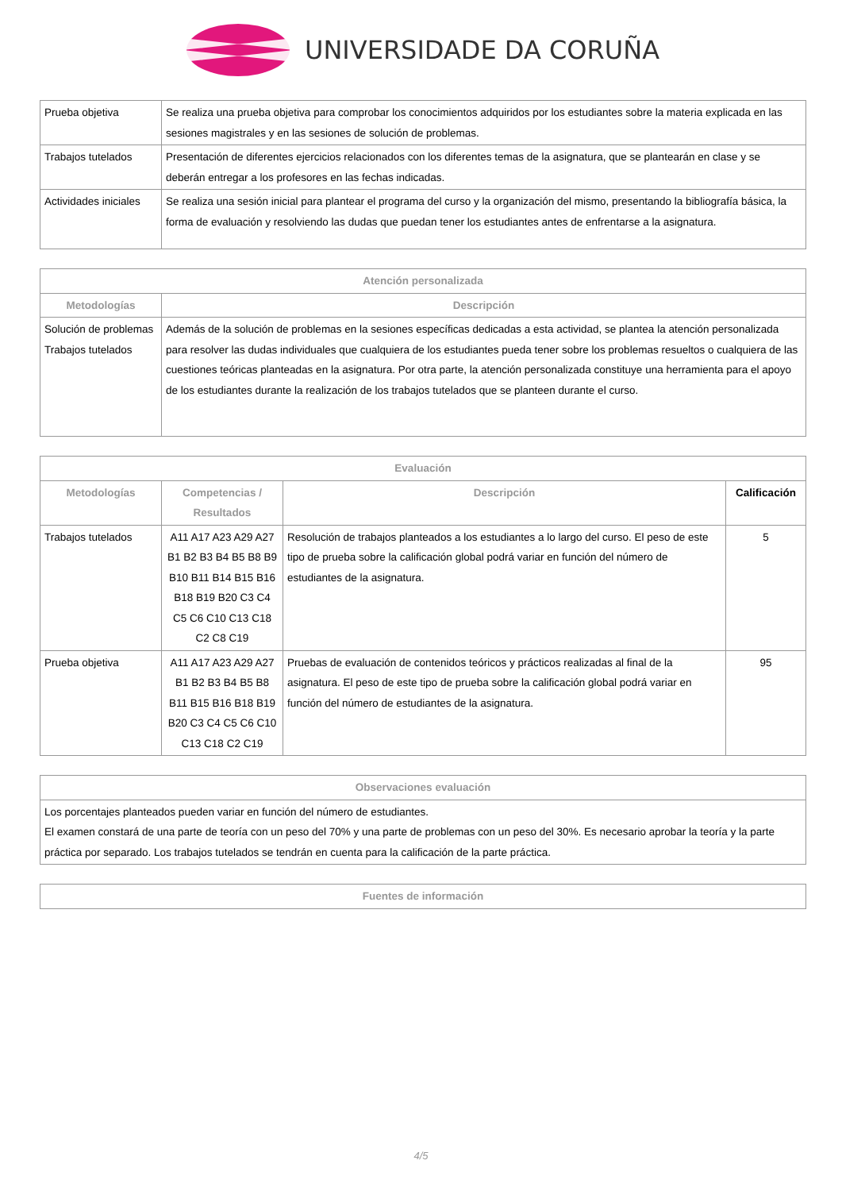UNIVERSIDADE DA CORUÑA
| Prueba objetiva | Se realiza una prueba objetiva para comprobar los conocimientos adquiridos por los estudiantes sobre la materia explicada en las sesiones magistrales y en las sesiones de solución de problemas. |
| Trabajos tutelados | Presentación de diferentes ejercicios relacionados con los diferentes temas de la asignatura, que se plantearán en clase y se deberán entregar a los profesores en las fechas indicadas. |
| Actividades iniciales | Se realiza una sesión inicial para plantear el programa del curso y la organización del mismo, presentando la bibliografía básica, la forma de evaluación y resolviendo las dudas que puedan tener los estudiantes antes de enfrentarse a la asignatura. |
| Atención personalizada | |
| --- | --- |
| Metodologías | Descripción |
| Solución de problemas Trabajos tutelados | Además de la solución de problemas en la sesiones específicas dedicadas a esta actividad, se plantea la atención personalizada para resolver las dudas individuales que cualquiera de los estudiantes pueda tener sobre los problemas resueltos o cualquiera de las cuestiones teóricas planteadas en la asignatura. Por otra parte, la atención personalizada constituye una herramienta para el apoyo de los estudiantes durante la realización de los trabajos tutelados que se planteen durante el curso. |
| Evaluación | | | |
| --- | --- | --- | --- |
| Metodologías | Competencias / Resultados | Descripción | Calificación |
| Trabajos tutelados | A11 A17 A23 A29 A27 B1 B2 B3 B4 B5 B8 B9 B10 B11 B14 B15 B16 B18 B19 B20 C3 C4 C5 C6 C10 C13 C18 C2 C8 C19 | Resolución de trabajos planteados a los estudiantes a lo largo del curso. El peso de este tipo de prueba sobre la calificación global podrá variar en función del número de estudiantes de la asignatura. | 5 |
| Prueba objetiva | A11 A17 A23 A29 A27 B1 B2 B3 B4 B5 B8 B11 B15 B16 B18 B19 B20 C3 C4 C5 C6 C10 C13 C18 C2 C19 | Pruebas de evaluación de contenidos teóricos y prácticos realizadas al final de la asignatura. El peso de este tipo de prueba sobre la calificación global podrá variar en función del número de estudiantes de la asignatura. | 95 |
| Observaciones evaluación |
| --- |
| Los porcentajes planteados pueden variar en función del número de estudiantes. El examen constará de una parte de teoría con un peso del 70% y una parte de problemas con un peso del 30%. Es necesario aprobar la teoría y la parte práctica por separado. Los trabajos tutelados se tendrán en cuenta para la calificación de la parte práctica. |
| Fuentes de información |
| --- |
4/5